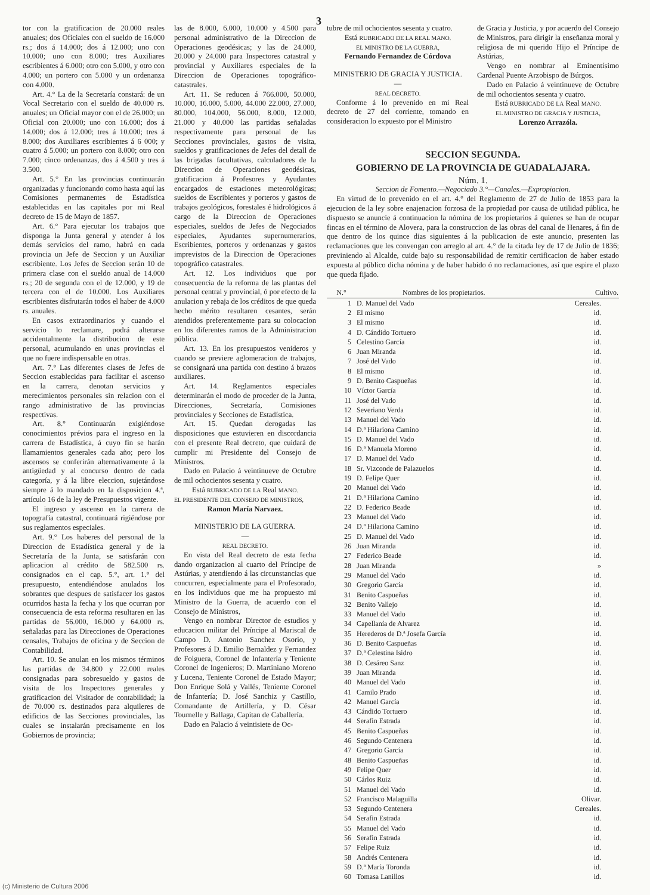3
tor con la gratificacion de 20.000 reales anuales; dos Oficiales con el sueldo de 16.000 rs.; dos á 14.000; dos á 12.000; uno con 10.000; uno con 8.000; tres Auxiliares escribientes á 6.000; otro con 5.000, y otro con 4.000; un portero con 5.000 y un ordenanza con 4.000.
Art. 4.° La de la Secretaría constará: de un Vocal Secretario con el sueldo de 40.000 rs. anuales; un Oficial mayor con el de 26.000; un Oficial con 20.000; uno con 16.000; dos á 14.000; dos á 12.000; tres á 10.000; tres á 8.000; dos Auxiliares escribientes á 6 000; y cuatro á 5.000; un portero con 8.000; otro con 7.000; cinco ordenanzas, dos á 4.500 y tres á 3.500.
Art. 5.° En las provincias continuarán organizadas y funcionando como hasta aquí las Comisiones permanentes de Estadística establecidas en las capitales por mi Real decreto de 15 de Mayo de 1857.
Art. 6.° Para ejecutar los trabajos que disponga la Junta general y atender á los demás servicios del ramo, habrá en cada provincia un Jefe de Seccion y un Auxiliar escribiente. Los Jefes de Seccion serán 10 de primera clase con el sueldo anual de 14.000 rs.; 20 de segunda con el de 12.000, y 19 de tercera con el de 10.000. Los Auxiliares escribientes disfrutarán todos el haber de 4.000 rs. anuales.
En casos extraordinarios y cuando el servicio lo reclamare, podrá alterarse accidentalmente la distribucion de este personal, acumulando en unas provincias el que no fuere indispensable en otras.
Art. 7.° Las diferentes clases de Jefes de Seccion establecidas para facilitar el ascenso en la carrera, denotan servicios y merecimientos personales sin relacion con el rango administrativo de las provincias respectivas.
Art. 8.° Continuarán exigiéndose conocimientos prévios para el ingreso en la carrera de Estadística, á cuyo fin se harán llamamientos generales cada año; pero los ascensos se conferirán alternativamente á la antigüedad y al concurso dentro de cada categoría, y á la libre eleccion, sujetándose siempre á lo mandado en la disposicion 4.ª, artículo 16 de la ley de Presupuestos vigente.
El ingreso y ascenso en la carrera de topografía catastral, continuará rigiéndose por sus reglamentos especiales.
Art. 9.° Los haberes del personal de la Direccion de Estadística general y de la Secretaría de la Junta, se satisfarán con aplicacion al crédito de 582.500 rs. consignados en el cap. 5.°, art. 1.° del presupuesto, entendiéndose anulados los sobrantes que despues de satisfacer los gastos ocurridos hasta la fecha y los que ocurran por consecuencia de esta reforma resultaren en las partidas de 56.000, 16.000 y 64.000 rs. señaladas para las Direcciones de Operaciones censales, Trabajos de oficina y de Seccion de Contabilidad.
Art. 10. Se anulan en los mismos términos las partidas de 34.800 y 22.000 reales consignadas para sobresueldo y gastos de visita de los Inspectores generales y gratificacion del Visitador de contabilidad; la de 70.000 rs. destinados para alquileres de edificios de las Secciones provinciales, las cuales se instalarán precisamente en los Gobiernos de provincia;
las de 8.000, 6.000, 10.000 y 4.500 para personal administrativo de la Direccion de Operaciones geodésicas; y las de 24.000, 20.000 y 24.000 para Inspectores catastral y provincial y Auxiliares especiales de la Direccion de Operaciones topográfico-catastrales.
Art. 11. Se reducen á 766.000, 50.000, 10.000, 16.000, 5.000, 44.000 22.000, 27.000, 80.000, 104.000, 56.000, 8.000, 12.000, 21.000 y 40.000 las partidas señaladas respectivamente para personal de las Secciones provinciales, gastos de visita, sueldos y gratificaciones de Jefes del detall de las brigadas facultativas, calculadores de la Direccion de Operaciones geodésicas, gratificacion á Profesores y Ayudantes encargados de estaciones meteorológicas; sueldos de Escribientes y porteros y gastos de trabajos geológicos, forestales é hidrológicos á cargo de la Direccion de Operaciones especiales, sueldos de Jefes de Negociados especiales, Ayudantes supernumerarios, Escribientes, porteros y ordenanzas y gastos imprevistos de la Direccion de Operaciones topográfico catastrales.
Art. 12. Los individuos que por consecuencia de la reforma de las plantas del personal central y provincial, ó por efecto de la anulacion y rebaja de los créditos de que queda hecho mérito resultaren cesantes, serán atendidos preferentemente para su colocacion en los diferentes ramos de la Administracion pública.
Art. 13. En los presupuestos venideros y cuando se previere aglomeracion de trabajos, se consignará una partida con destino á brazos auxiliares.
Art. 14. Reglamentos especiales determinarán el modo de proceder de la Junta, Direcciones, Secretaría, Comisiones provinciales y Secciones de Estadística.
Art. 15. Quedan derogadas las disposiciones que estuvieren en discordancia con el presente Real decreto, que cuidará de cumplir mi Presidente del Consejo de Ministros.
Dado en Palacio á veintinueve de Octubre de mil ochocientos sesenta y cuatro.
Está RUBRICADO DE LA Real MANO.
EL PRESIDENTE DEL CONSEJO DE MINISTROS,
Ramon María Narvaez.
MINISTERIO DE LA GUERRA.
—
REAL DECRETO.
En vista del Real decreto de esta fecha dando organizacion al cuarto del Príncipe de Astúrias, y atendiendo á las circunstancias que concurren, especialmente para el Profesorado, en los individuos que me ha propuesto mi Ministro de la Guerra, de acuerdo con el Consejo de Ministros,
Vengo en nombrar Director de estudios y educacion militar del Príncipe al Mariscal de Campo D. Antonio Sanchez Osorio, y Profesores á D. Emilio Bernaldez y Fernandez de Folguera, Coronel de Infantería y Teniente Coronel de Ingenieros; D. Martiniano Moreno y Lucena, Teniente Coronel de Estado Mayor; Don Enrique Solá y Vallés, Teniente Coronel de Infantería; D. José Sanchiz y Castillo, Comandante de Artillería, y D. César Tournelle y Ballaga, Capitan de Caballería.
Dado en Palacio á veintisiete de Oc-
tubre de mil ochocientos sesenta y cuatro.
Está RUBRICADO DE LA REAL MANO.
EL MINISTRO DE LA GUERRA,
Fernando Fernandez de Córdova
MINISTERIO DE GRACIA Y JUSTICIA.
—
REAL DECRETO.
Conforme á lo prevenido en mi Real decreto de 27 del corriente, tomando en consideracion lo expuesto por el Ministro
de Gracia y Justicia, y por acuerdo del Consejo de Ministros, para dirigir la enseñanza moral y religiosa de mi querido Hijo el Príncipe de Astúrias,
Vengo en nombrar al Eminentísimo Cardenal Puente Arzobispo de Búrgos.
Dado en Palacio á veintinueve de Octubre de mil ochocientos sesenta y cuatro.
Está RUBRICADO DE LA Real MANO.
EL MINISTRO DE GRACIA Y JUSTICIA,
Lorenzo Arrazóla.
SECCION SEGUNDA.
GOBIERNO DE LA PROVINCIA DE GUADALAJARA.
Núm. 1.
Seccion de Fomento.—Negociado 3.°—Canales.—Expropiacion.
En virtud de lo prevenido en el art. 4.° del Reglamento de 27 de Julio de 1853 para la ejecucion de la ley sobre enajenacion forzosa de la propiedad por causa de utilidad pública, he dispuesto se anuncie á continuacion la nómina de los propietarios á quienes se han de ocupar fincas en el término de Alovera, para la construccion de las obras del canal de Henares, á fin de que dentro de los quince dias siguientes á la publicacion de este anuncio, presenten las reclamaciones que les convengan con arreglo al art. 4.° de la citada ley de 17 de Julio de 1836; previniendo al Alcalde, cuide bajo su responsabilidad de remitir certificacion de haber estado expuesta al público dicha nómina y de haber habido ó no reclamaciones, así que espire el plazo que queda fijado.
| N.° | Nombres de los propietarios. | Cultivo. |
| --- | --- | --- |
| 1 | D. Manuel del Vado | Cereales. |
| 2 | El mismo | id. |
| 3 | El mismo | id. |
| 4 | D. Cándido Tortuero | id. |
| 5 | Celestino García | id. |
| 6 | Juan Miranda | id. |
| 7 | José del Vado | id. |
| 8 | El mismo | id. |
| 9 | D. Benito Caspueñas | id. |
| 10 | Víctor García | id. |
| 11 | José del Vado | id. |
| 12 | Severiano Verda | id. |
| 13 | Manuel del Vado | id. |
| 14 | D.ª Hilariona Camino | id. |
| 15 | D. Manuel del Vado | id. |
| 16 | D.ª Manuela Moreno | id. |
| 17 | D. Manuel del Vado | id. |
| 18 | Sr. Vizconde de Palazuelos | id. |
| 19 | D. Felipe Quer | id. |
| 20 | Manuel del Vado | id. |
| 21 | D.ª Hilariona Camino | id. |
| 22 | D. Federico Beade | id. |
| 23 | Manuel del Vado | id. |
| 24 | D.ª Hilariona Camino | id. |
| 25 | D. Manuel del Vado | id. |
| 26 | Juan Miranda | id. |
| 27 | Federico Beade | id. |
| 28 | Juan Miranda | » |
| 29 | Manuel del Vado | id. |
| 30 | Gregorio García | id. |
| 31 | Benito Caspueñas | id. |
| 32 | Benito Vallejo | id. |
| 33 | Manuel del Vado | id. |
| 34 | Capellanía de Alvarez | id. |
| 35 | Herederos de D.ª Josefa García | id. |
| 36 | D. Benito Caspueñas | id. |
| 37 | D.ª Celestina Isidro | id. |
| 38 | D. Cesáreo Sanz | id. |
| 39 | Juan Miranda | id. |
| 40 | Manuel del Vado | id. |
| 41 | Camilo Prado | id. |
| 42 | Manuel García | id. |
| 43 | Cándido Tortuero | id. |
| 44 | Serafin Estrada | id. |
| 45 | Benito Caspueñas | id. |
| 46 | Segundo Centenera | id. |
| 47 | Gregorio García | id. |
| 48 | Benito Caspueñas | id. |
| 49 | Felipe Quer | id. |
| 50 | Cárlos Ruiz | id. |
| 51 | Manuel del Vado | id. |
| 52 | Francisco Malaguilla | Olivar. |
| 53 | Segundo Centenera | Cereales. |
| 54 | Serafin Estrada | id. |
| 55 | Manuel del Vado | id. |
| 56 | Serafin Estrada | id. |
| 57 | Felipe Ruiz | id. |
| 58 | Andrés Centenera | id. |
| 59 | D.ª María Toronda | id. |
| 60 | Tomasa Lanillos | id. |
(c) Ministerio de Cultura 2006